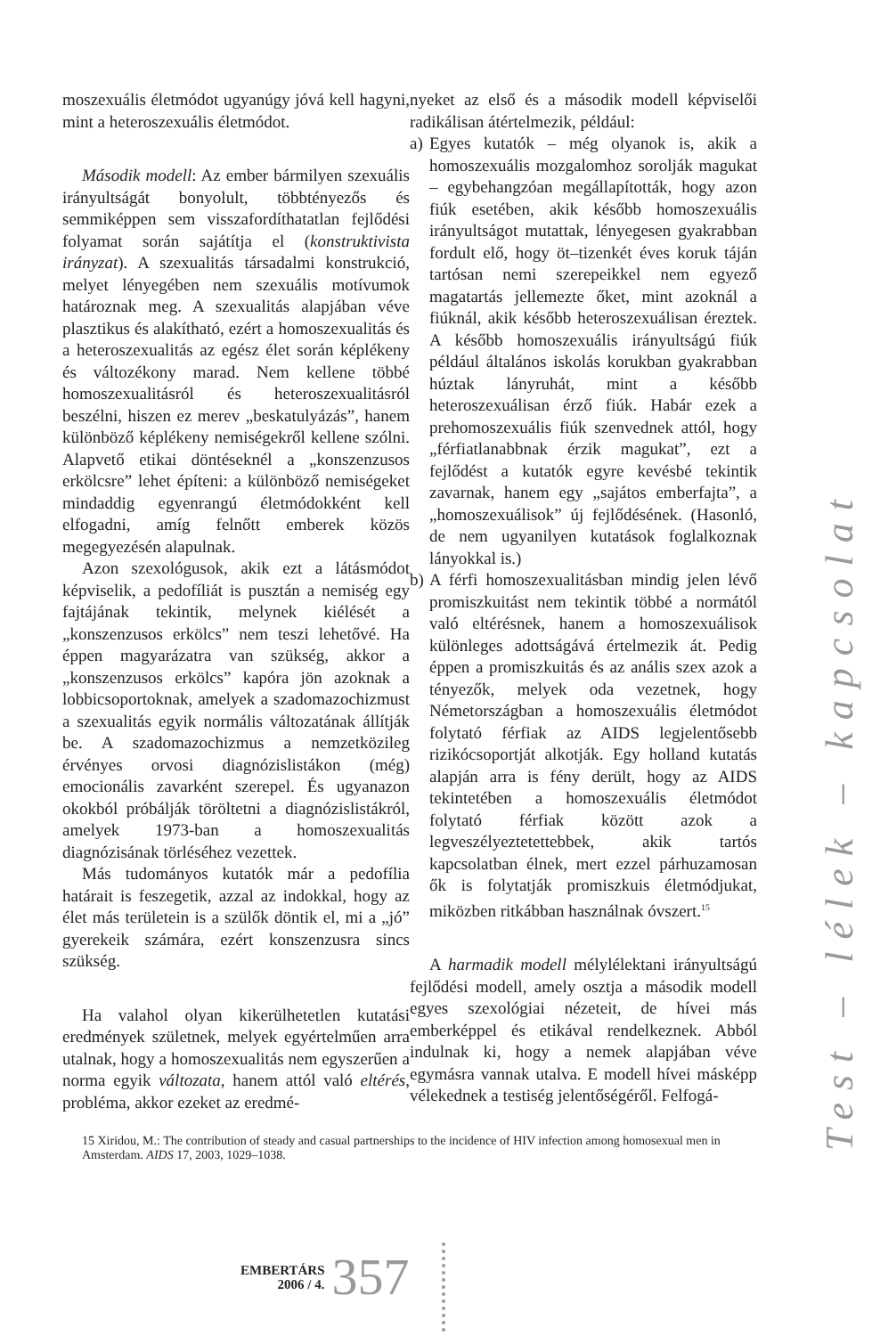moszexuális életmódot ugyanúgy jóvá kell hagyni, mint a heteroszexuális életmódot.
Második modell: Az ember bármilyen szexuális irányultságát bonyolult, többtényezős és semmiképpen sem visszafordíthatatlan fejlődési folyamat során sajátítja el (konstruktivista irányzat). A szexualitás társadalmi konstrukció, melyet lényegében nem szexuális motívumok határoznak meg. A szexualitás alapjában véve plasztikus és alakítható, ezért a homoszexualitás és a heteroszexualitás az egész élet során képlékeny és változékony marad. Nem kellene többé homoszexualitásról és heteroszexualitásról beszélni, hiszen ez merev „beskatulyázás”, hanem különböző képlékeny nemiségekről kellene szólni. Alapvető etikai döntéseknél a „konszenzusos erkölcsre” lehet építeni: a különböző nemiségeket mindaddig egyenrangú életmódokként kell elfogadni, amíg felnőtt emberek közös megegyezésén alapulnak.
Azon szexológusok, akik ezt a látásmódot képviselik, a pedofíliát is pusztán a nemiség egy fajtájának tekintik, melynek kiélését a „konszenzusos erkölcs” nem teszi lehetővé. Ha éppen magyarázatra van szükség, akkor a „konszenzusos erkölcs” kapóra jön azoknak a lobbicsoportoknak, amelyek a szadomazochizmust a szexualitás egyik normális változatának állítják be. A szadomazochizmus a nemzetközileg érvényes orvosi diagnózislistákon (még) emocionális zavarként szerepel. És ugyanazon okokból próbálják töröltetni a diagnózislistákról, amelyek 1973-ban a homoszexualitás diagnózisának törléséhez vezettek.
Más tudományos kutatók már a pedofília határait is feszegetik, azzal az indokkal, hogy az élet más területein is a szülők döntik el, mi a „jó” gyerekeik számára, ezért konszenzusra sincs szükség.
Ha valahol olyan kikerülhetetlen kutatási eredmények születnek, melyek egyértelműen arra utalnak, hogy a homoszexualitás nem egyszerűen a norma egyik változata, hanem attól való eltérés, probléma, akkor ezeket az eredmé-
nyeket az első és a második modell képviselői radikálisan átértelmezik, például:
a) Egyes kutatók – még olyanok is, akik a homoszexuális mozgalomhoz sorolják magukat – egybehangzóan megállapították, hogy azon fiúk esetében, akik később homoszexuális irányultságot mutattak, lényegesen gyakrabban fordult elő, hogy öt–tizenkét éves koruk táján tartósan nemi szerepeikkel nem egyező magatartás jellemezte őket, mint azoknál a fiúknál, akik később heteroszexuálisan éreztek. A később homoszexuális irányultságú fiúk például általános iskolás korukban gyakrabban húztak lányruhát, mint a később heteroszexuálisan érző fiúk. Habár ezek a prehomoszexuális fiúk szenvednek attól, hogy „férfiatlanabbnak érzik magukat”, ezt a fejlődést a kutatók egyre kevésbé tekintik zavarnak, hanem egy „sajátos emberfajta”, a „homoszexuálisok” új fejlődésének. (Hasonló, de nem ugyanilyen kutatások foglalkoznak lányokkal is.)
b) A férfi homoszexualitásban mindig jelen lévő promiszkuitást nem tekintik többé a normától való eltérésnek, hanem a homoszexuálisok különleges adottságává értelmezik át. Pedig éppen a promiszkuitás és az anális szex azok a tényezők, melyek oda vezetnek, hogy Németországban a homoszexuális életmódot folytató férfiak az AIDS legjelentősebb rizikócsoportját alkotják. Egy holland kutatás alapján arra is fény derült, hogy az AIDS tekintetében a homoszexuális életmódot folytató férfiak között azok a legveszélyeztetettebbek, akik tartós kapcsolatban élnek, mert ezzel párhuzamosan ők is folytatják promiszkuis életmódjukat, miközben ritkábban használnak óvszert.<sup>15</sup>
A harmadik modell mélylélektani irányultságú fejlődési modell, amely osztja a második modell egyes szexológiai nézeteit, de hívei más emberképpel és etikával rendelkeznek. Abból indulnak ki, hogy a nemek alapjában véve egymásra vannak utalva. E modell hívei másképp vélekednek a testiség jelentőségéről. Felfogá-
15 Xiridou, M.: The contribution of steady and casual partnerships to the incidence of HIV infection among homosexual men in Amsterdam. AIDS 17, 2003, 1029–1038.
Test – lélek – kapcsolat
EMBERTÁRS
2006 / 4.
357